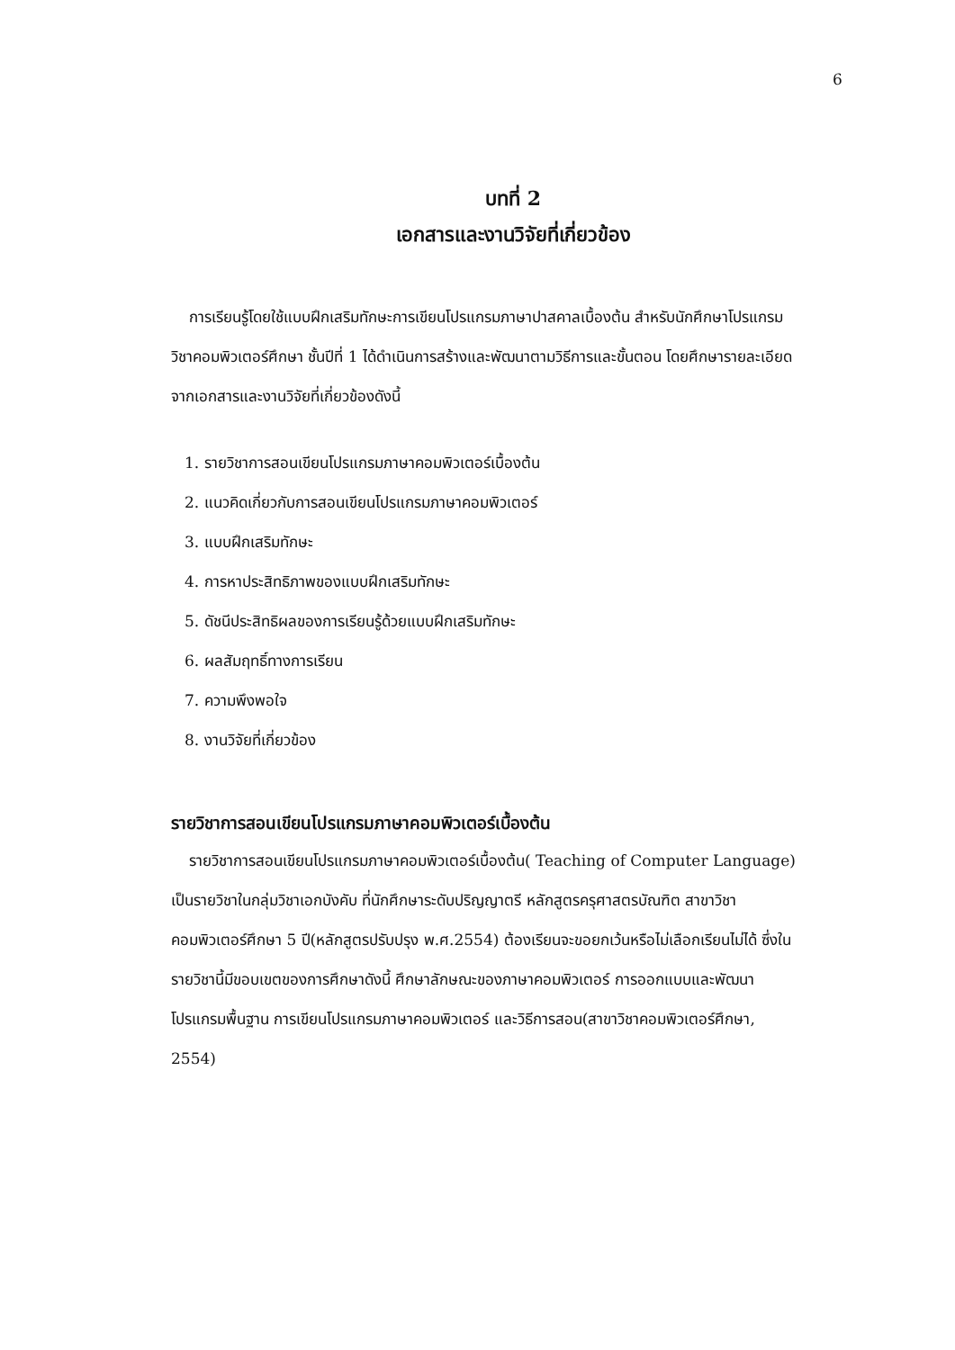6
บทที่ 2
เอกสารและงานวิจัยที่เกี่ยวข้อง
การเรียนรู้โดยใช้แบบฝึกเสริมทักษะการเขียนโปรแกรมภาษาปาสคาลเบื้องต้น สำหรับนักศึกษาโปรแกรมวิชาคอมพิวเตอร์ศึกษา ชั้นปีที่ 1 ได้ดำเนินการสร้างและพัฒนาตามวิธีการและขั้นตอน โดยศึกษารายละเอียดจากเอกสารและงานวิจัยที่เกี่ยวข้องดังนี้
1. รายวิชาการสอนเขียนโปรแกรมภาษาคอมพิวเตอร์เบื้องต้น
2. แนวคิดเกี่ยวกับการสอนเขียนโปรแกรมภาษาคอมพิวเตอร์
3. แบบฝึกเสริมทักษะ
4. การหาประสิทธิภาพของแบบฝึกเสริมทักษะ
5. ดัชนีประสิทธิผลของการเรียนรู้ด้วยแบบฝึกเสริมทักษะ
6. ผลสัมฤทธิ์ทางการเรียน
7. ความพึงพอใจ
8. งานวิจัยที่เกี่ยวข้อง
รายวิชาการสอนเขียนโปรแกรมภาษาคอมพิวเตอร์เบื้องต้น
รายวิชาการสอนเขียนโปรแกรมภาษาคอมพิวเตอร์เบื้องต้น( Teaching of Computer Language) เป็นรายวิชาในกลุ่มวิชาเอกบังคับ ที่นักศึกษาระดับปริญญาตรี หลักสูตรครุศาสตรบัณฑิต สาขาวิชาคอมพิวเตอร์ศึกษา 5 ปี(หลักสูตรปรับปรุง พ.ศ.2554) ต้องเรียนจะขอยกเว้นหรือไม่เลือกเรียนไม่ได้ ซึ่งในรายวิชานี้มีขอบเขตของการศึกษาดังนี้ ศึกษาลักษณะของภาษาคอมพิวเตอร์ การออกแบบและพัฒนาโปรแกรมพื้นฐาน การเขียนโปรแกรมภาษาคอมพิวเตอร์ และวิธีการสอน(สาขาวิชาคอมพิวเตอร์ศึกษา, 2554)